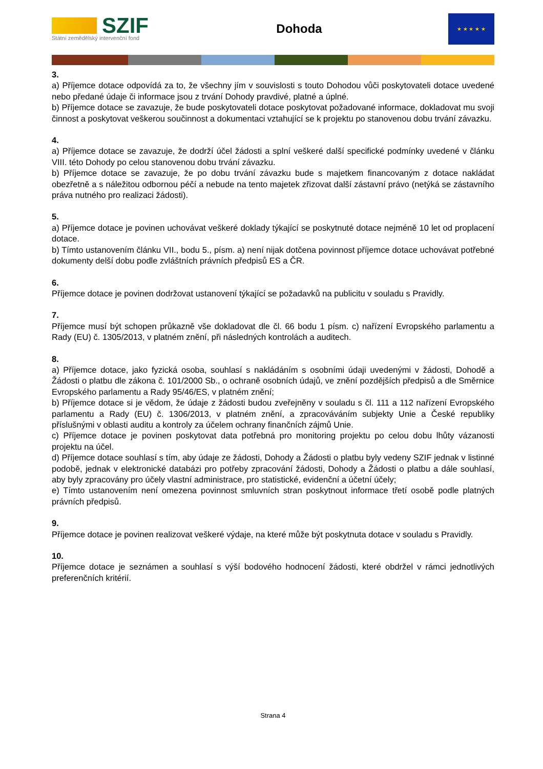SZIF
Státní zemědělský intervenční fond
Dohoda
★ ★ ★ ★ ★
3.
a) Příjemce dotace odpovídá za to, že všechny jím v souvislosti s touto Dohodou vůči poskytovateli dotace uvedené nebo předané údaje či informace jsou z trvání Dohody pravdivé, platné a úplné.
b) Příjemce dotace se zavazuje, že bude poskytovateli dotace poskytovat požadované informace, dokladovat mu svoji činnost a poskytovat veškerou součinnost a dokumentaci vztahující se k projektu po stanovenou dobu trvání závazku.
4.
a) Příjemce dotace se zavazuje, že dodrží účel žádosti a splní veškeré další specifické podmínky uvedené v článku VIII. této Dohody po celou stanovenou dobu trvání závazku.
b) Příjemce dotace se zavazuje, že po dobu trvání závazku bude s majetkem financovaným z dotace nakládat obezřetně a s náležitou odbornou péčí a nebude na tento majetek zřizovat další zástavní právo (netýká se zástavního práva nutného pro realizaci žádosti).
5.
a) Příjemce dotace je povinen uchovávat veškeré doklady týkající se poskytnuté dotace nejméně 10 let od proplacení dotace.
b) Tímto ustanovením článku VII., bodu 5., písm. a) není nijak dotčena povinnost příjemce dotace uchovávat potřebné dokumenty delší dobu podle zvláštních právních předpisů ES a ČR.
6.
Příjemce dotace je povinen dodržovat ustanovení týkající se požadavků na publicitu v souladu s Pravidly.
7.
Příjemce musí být schopen průkazně vše dokladovat dle čl. 66 bodu 1 písm. c) nařízení Evropského parlamentu a Rady (EU) č. 1305/2013, v platném znění, při následných kontrolách a auditech.
8.
a) Příjemce dotace, jako fyzická osoba, souhlasí s nakládáním s osobními údaji uvedenými v žádosti, Dohodě a Žádosti o platbu dle zákona č. 101/2000 Sb., o ochraně osobních údajů, ve znění pozdějších předpisů a dle Směrnice Evropského parlamentu a Rady 95/46/ES, v platném znění;
b) Příjemce dotace si je vědom, že údaje z žádosti budou zveřejněny v souladu s čl. 111 a 112 nařízení Evropského parlamentu a Rady (EU) č. 1306/2013, v platném znění, a zpracováváním subjekty Unie a České republiky příslušnými v oblasti auditu a kontroly za účelem ochrany finančních zájmů Unie.
c) Příjemce dotace je povinen poskytovat data potřebná pro monitoring projektu po celou dobu lhůty vázanosti projektu na účel.
d) Příjemce dotace souhlasí s tím, aby údaje ze žádosti, Dohody a Žádosti o platbu byly vedeny SZIF jednak v listinné podobě, jednak v elektronické databázi pro potřeby zpracování žádosti, Dohody a Žádosti o platbu a dále souhlasí, aby byly zpracovány pro účely vlastní administrace, pro statistické, evidenční a účetní účely;
e) Tímto ustanovením není omezena povinnost smluvních stran poskytnout informace třetí osobě podle platných právních předpisů.
9.
Příjemce dotace je povinen realizovat veškeré výdaje, na které může být poskytnuta dotace v souladu s Pravidly.
10.
Příjemce dotace je seznámen a souhlasí s výší bodového hodnocení žádosti, které obdržel v rámci jednotlivých preferenčních kritérií.
Strana 4